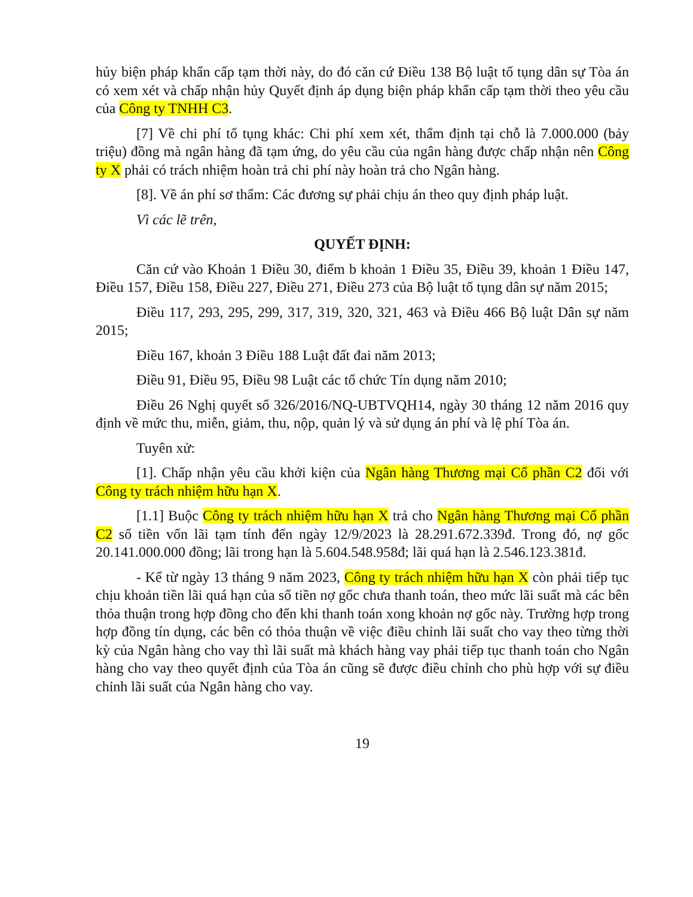hủy biện pháp khẩn cấp tạm thời này, do đó căn cứ Điều 138 Bộ luật tố tụng dân sự Tòa án có xem xét và chấp nhận hủy Quyết định áp dụng biện pháp khẩn cấp tạm thời theo yêu cầu của Công ty TNHH C3.
[7] Về chi phí tố tụng khác: Chi phí xem xét, thẩm định tại chỗ là 7.000.000 (bảy triệu) đồng mà ngân hàng đã tạm ứng, do yêu cầu của ngân hàng được chấp nhận nên Công ty X phải có trách nhiệm hoàn trả chi phí này hoàn trả cho Ngân hàng.
[8]. Về án phí sơ thẩm: Các đương sự phải chịu án theo quy định pháp luật.
Vì các lẽ trên,
QUYẾT ĐỊNH:
Căn cứ vào Khoản 1 Điều 30, điểm b khoản 1 Điều 35, Điều 39, khoản 1 Điều 147, Điều 157, Điều 158, Điều 227, Điều 271, Điều 273 của Bộ luật tố tụng dân sự năm 2015;
Điều 117, 293, 295, 299, 317, 319, 320, 321, 463 và Điều 466 Bộ luật Dân sự năm 2015;
Điều 167, khoản 3 Điều 188 Luật đất đai năm 2013;
Điều 91, Điều 95, Điều 98 Luật các tổ chức Tín dụng năm 2010;
Điều 26 Nghị quyết số 326/2016/NQ-UBTVQH14, ngày 30 tháng 12 năm 2016 quy định về mức thu, miễn, giảm, thu, nộp, quản lý và sử dụng án phí và lệ phí Tòa án.
Tuyên xử:
[1]. Chấp nhận yêu cầu khởi kiện của Ngân hàng Thương mại Cổ phần C2 đối với Công ty trách nhiệm hữu hạn X.
[1.1] Buộc Công ty trách nhiệm hữu hạn X trả cho Ngân hàng Thương mại Cổ phần C2 số tiền vốn lãi tạm tính đến ngày 12/9/2023 là 28.291.672.339đ. Trong đó, nợ gốc 20.141.000.000 đồng; lãi trong hạn là 5.604.548.958đ; lãi quá hạn là 2.546.123.381đ.
- Kể từ ngày 13 tháng 9 năm 2023, Công ty trách nhiệm hữu hạn X còn phải tiếp tục chịu khoản tiền lãi quá hạn của số tiền nợ gốc chưa thanh toán, theo mức lãi suất mà các bên thỏa thuận trong hợp đồng cho đến khi thanh toán xong khoản nợ gốc này. Trường hợp trong hợp đồng tín dụng, các bên có thỏa thuận về việc điều chỉnh lãi suất cho vay theo từng thời kỳ của Ngân hàng cho vay thì lãi suất mà khách hàng vay phải tiếp tục thanh toán cho Ngân hàng cho vay theo quyết định của Tòa án cũng sẽ được điều chỉnh cho phù hợp với sự điều chỉnh lãi suất của Ngân hàng cho vay.
19